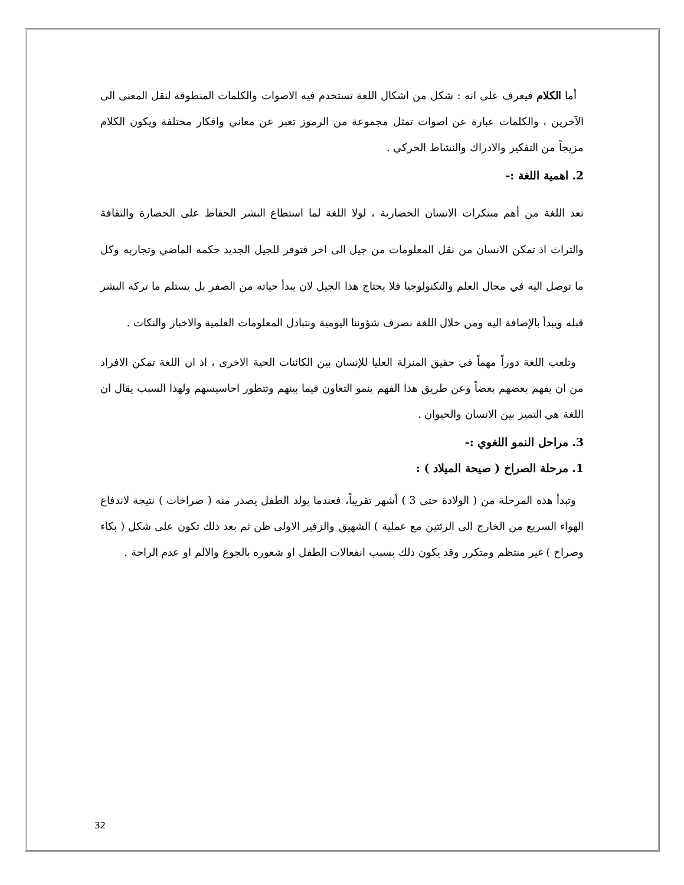أما الكلام فيعرف على انه : شكل من اشكال اللغة تستخدم فيه الاصوات والكلمات المنطوقة لنقل المعنى الى الآخرين ، والكلمات عبارة عن اصوات تمثل مجموعة من الرموز تعبر عن معاني وافكار مختلفة ويكون الكلام مزيجاً من التفكير والادراك والنشاط الحركي .
2. اهمية اللغة :-
تعد اللغة من أهم مبتكرات الانسان الحضارية ، لولا اللغة لما استطاع البشر الحفاظ على الحضارة والثقافة والتراث اذ تمكن الانسان من نقل المعلومات من جيل الى اخر فتوفر للجيل الجديد حكمه الماضي وتجاربه وكل ما توصل اليه في مجال العلم والتكنولوجيا فلا يحتاج هذا الجيل لان يبدأ حياته من الصفر بل يستلم ما تركه البشر قبله ويبدأ بالإضافة اليه ومن خلال اللغة نصرف شؤوننا اليومية ونتبادل المعلومات العلمية والاخبار والنكات .
وتلعب اللغة دوراً مهماً في حقيق المنزلة العليا للإنسان بين الكائنات الحية الاخرى ، اذ ان اللغة تمكن الافراد من ان يفهم بعضهم بعضاً وعن طريق هذا الفهم ينمو التعاون فيما بينهم وتتطور احاسيسهم ولهذا السبب يقال ان اللغة هي التميز بين الانسان والحيوان .
3. مراحل النمو اللغوي :-
1. مرحلة الصراخ ( صيحة الميلاد ) :
وتبدأ هذه المرحلة من ( الولادة حتى 3 ) أشهر تقريباً، فعندما يولد الطفل يصدر منه ( صراخات ) نتيجة لاندفاع الهواء السريع من الخارج الى الرئتين مع عملية ) الشهيق والزفير الاولى ظن ثم بعد ذلك تكون على شكل ( بكاء وصراخ ) غير منتظم ومتكرر وقد يكون ذلك بسبب انفعالات الطفل او شعوره بالجوع والالم او عدم الراحة .
32